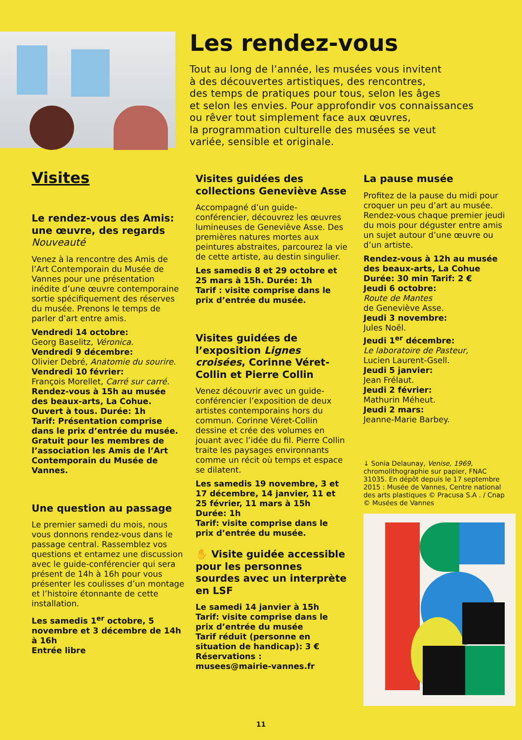Les rendez-vous
Tout au long de l’année, les musées vous invitent
à des découvertes artistiques, des rencontres,
des temps de pratiques pour tous, selon les âges
et selon les envies. Pour approfondir vos connaissances
ou rêver tout simplement face aux œuvres,
la programmation culturelle des musées se veut
variée, sensible et originale.
Visites
Le rendez-vous des Amis: une œuvre, des regards
Nouveauté
Venez à la rencontre des Amis de l’Art Contemporain du Musée de Vannes pour une présentation inédite d’une œuvre contemporaine sortie spécifiquement des réserves du musée. Prenons le temps de parler d’art entre amis.
Vendredi 14 octobre:
Georg Baselitz, Véronica.
Vendredi 9 décembre:
Olivier Debré, Anatomie du sourire.
Vendredi 10 février:
François Morellet, Carré sur carré.
Rendez-vous à 15h au musée des beaux-arts, La Cohue. Ouvert à tous. Durée: 1h
Tarif: Présentation comprise dans le prix d’entrée du musée. Gratuit pour les membres de l’association les Amis de l’Art Contemporain du Musée de Vannes.
Une question au passage
Le premier samedi du mois, nous vous donnons rendez-vous dans le passage central. Rassemblez vos questions et entamez une discussion avec le guide-conférencier qui sera présent de 14h à 16h pour vous présenter les coulisses d’un montage et l’histoire étonnante de cette installation.
Les samedis 1<sup>er</sup> octobre, 5 novembre et 3 décembre de 14h à 16h
Entrée libre
Visites guidées des collections Geneviève Asse
Accompagné d’un guide-conférencier, découvrez les œuvres lumineuses de Geneviève Asse. Des premières natures mortes aux peintures abstraites, parcourez la vie de cette artiste, au destin singulier.
Les samedis 8 et 29 octobre et 25 mars à 15h. Durée: 1h
Tarif : visite comprise dans le prix d’entrée du musée.
Visites guidées de l’exposition Lignes croisées, Corinne Véret-Collin et Pierre Collin
Venez découvrir avec un guide-conférencier l’exposition de deux artistes contemporains hors du commun. Corinne Véret-Collin dessine et crée des volumes en jouant avec l’idée du fil. Pierre Collin traite les paysages environnants comme un récit où temps et espace se dilatent.
Les samedis 19 novembre, 3 et 17 décembre, 14 janvier, 11 et 25 février, 11 mars à 15h
Durée: 1h
Tarif: visite comprise dans le prix d’entrée du musée.
✋ Visite guidée accessible pour les personnes sourdes avec un interprète en LSF
Le samedi 14 janvier à 15h
Tarif: visite comprise dans le prix d’entrée du musée
Tarif réduit (personne en situation de handicap): 3 €
Réservations :
musees@mairie-vannes.fr
La pause musée
Profitez de la pause du midi pour croquer un peu d’art au musée. Rendez-vous chaque premier jeudi du mois pour déguster entre amis un sujet autour d’une œuvre ou d’un artiste.
Rendez-vous à 12h au musée des beaux-arts, La Cohue
Durée: 30 min Tarif: 2 €
Jeudi 6 octobre:
Route de Mantes
de Geneviève Asse.
Jeudi 3 novembre:
Jules Noël.
Jeudi 1<sup>er</sup> décembre:
Le laboratoire de Pasteur,
Lucien Laurent-Gsell.
Jeudi 5 janvier:
Jean Frélaut.
Jeudi 2 février:
Mathurin Méheut.
Jeudi 2 mars:
Jeanne-Marie Barbey.
↓ Sonia Delaunay, Venise, 1969, chromolithographie sur papier, FNAC 31035. En dépôt depuis le 17 septembre 2015 : Musée de Vannes, Centre national des arts plastiques © Pracusa S.A . / Cnap © Musées de Vannes
11